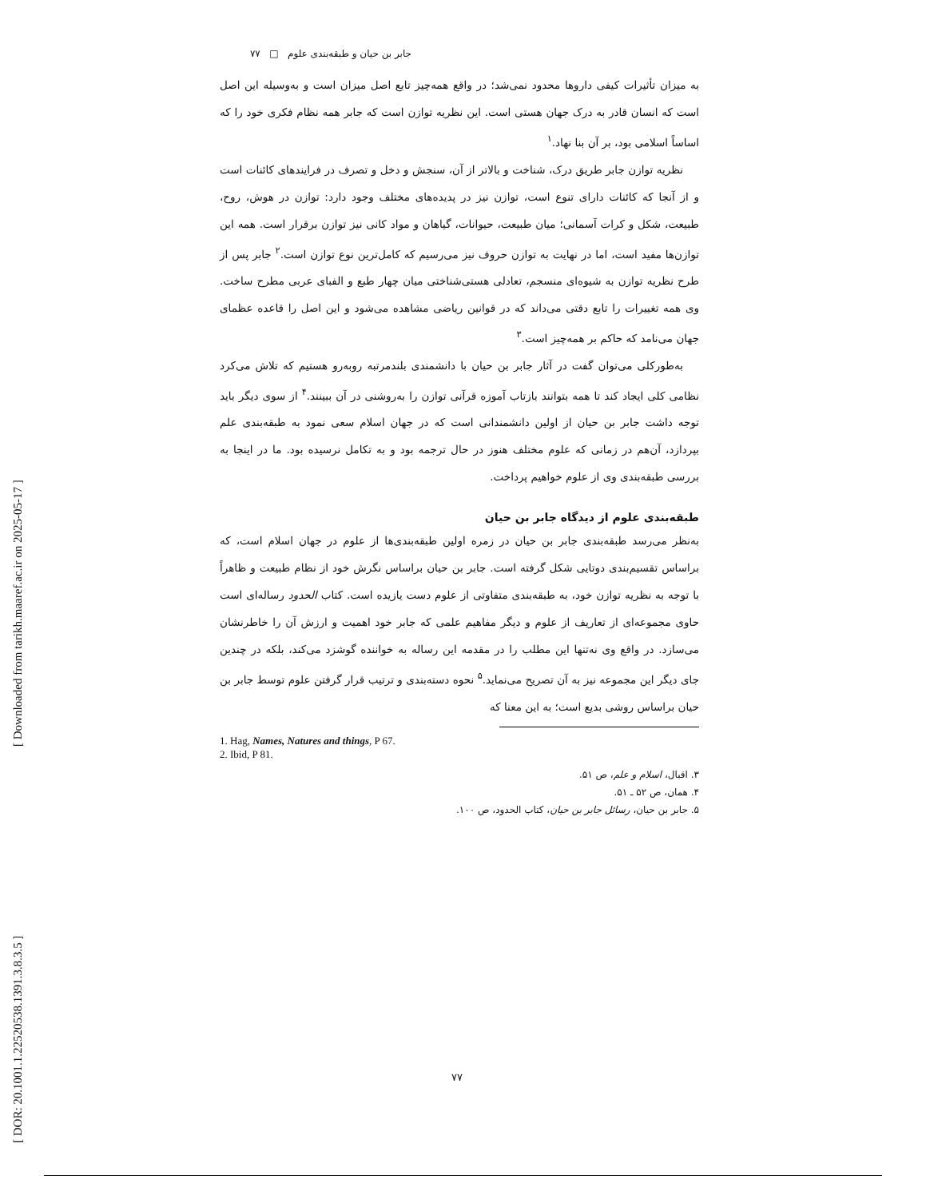[ DOR: 20.1001.1.22520538.1391.3.8.3.5 ] [ Downloaded from tarikh.maaref.ac.ir on 2025-05-17 ]
جابر بن حیان و طبقه‌بندی علوم □ ۷۷
به میزان تأثیرات کیفی داروها محدود نمی‌شد؛ در واقع همه‌چیز تابع اصل میزان است و به‌وسیله این اصل است که انسان قادر به درک جهان هستی است. این نظریه توازن است که جابر همه نظام فکری خود را که اساساً اسلامی بود، بر آن بنا نهاد.<sup>۱</sup>
نظریه توازن جابر طریق درک، شناخت و بالاتر از آن، سنجش و دخل و تصرف در فرایندهای کائنات است و از آنجا که کائنات دارای تنوع است، توازن نیز در پدیده‌های مختلف وجود دارد: توازن در هوش، روح، طبیعت، شکل و کرات آسمانی؛ میان طبیعت، حیوانات، گیاهان و مواد کانی نیز توازن برقرار است. همه این توازن‌ها مفید است، اما در نهایت به توازن حروف نیز می‌رسیم که کامل‌ترین نوع توازن است.<sup>۲</sup> جابر پس از طرح نظریه توازن به شیوه‌ای منسجم، تعادلی هستی‌شناختی میان چهار طبع و الفبای عربی مطرح ساخت. وی همه تغییرات را تابع دقتی می‌داند که در قوانین ریاضی مشاهده می‌شود و این اصل را قاعده عظمای جهان می‌نامد که حاکم بر همه‌چیز است.<sup>۳</sup>
به‌طورکلی می‌توان گفت در آثار جابر بن حیان با دانشمندی بلندمرتبه روبه‌رو هستیم که تلاش می‌کرد نظامی کلی ایجاد کند تا همه بتوانند بازتاب آموزه قرآنی توازن را به‌روشنی در آن ببینند.<sup>۴</sup> از سوی دیگر باید توجه داشت جابر بن حیان از اولین دانشمندانی است که در جهان اسلام سعی نمود به طبقه‌بندی علم بپردازد، آن‌هم در زمانی که علوم مختلف هنوز در حال ترجمه بود و به تکامل نرسیده بود. ما در اینجا به بررسی طبقه‌بندی وی از علوم خواهیم پرداخت.
طبقه‌بندی علوم از دیدگاه جابر بن حیان
به‌نظر می‌رسد طبقه‌بندی جابر بن حیان در زمره اولین طبقه‌بندی‌ها از علوم در جهان اسلام است، که براساس تقسیم‌بندی دوتایی شکل گرفته است. جابر بن حیان براساس نگرش خود از نظام طبیعت و ظاهراً با توجه به نظریه توازن خود، به طبقه‌بندی متفاوتی از علوم دست یازیده است. کتاب الحدود رساله‌ای است حاوی مجموعه‌ای از تعاریف از علوم و دیگر مفاهیم علمی که جابر خود اهمیت و ارزش آن را خاطرنشان می‌سازد. در واقع وی نه‌تنها این مطلب را در مقدمه این رساله به خواننده گوشزد می‌کند، بلکه در چندین جای دیگر این مجموعه نیز به آن تصریح می‌نماید.<sup>۵</sup> نحوه دسته‌بندی و ترتیب قرار گرفتن علوم توسط جابر بن حیان براساس روشی بدیع است؛ به این معنا که
1. Hag, Names, Natures and things, P 67.
2. Ibid, P 81.
۳. اقبال، اسلام و علم، ص ۵۱.
۴. همان، ص ۵۲ ـ ۵۱.
۵. جابر بن حیان، رسائل جابر بن حیان، کتاب الحدود، ص ۱۰۰.
۷۷